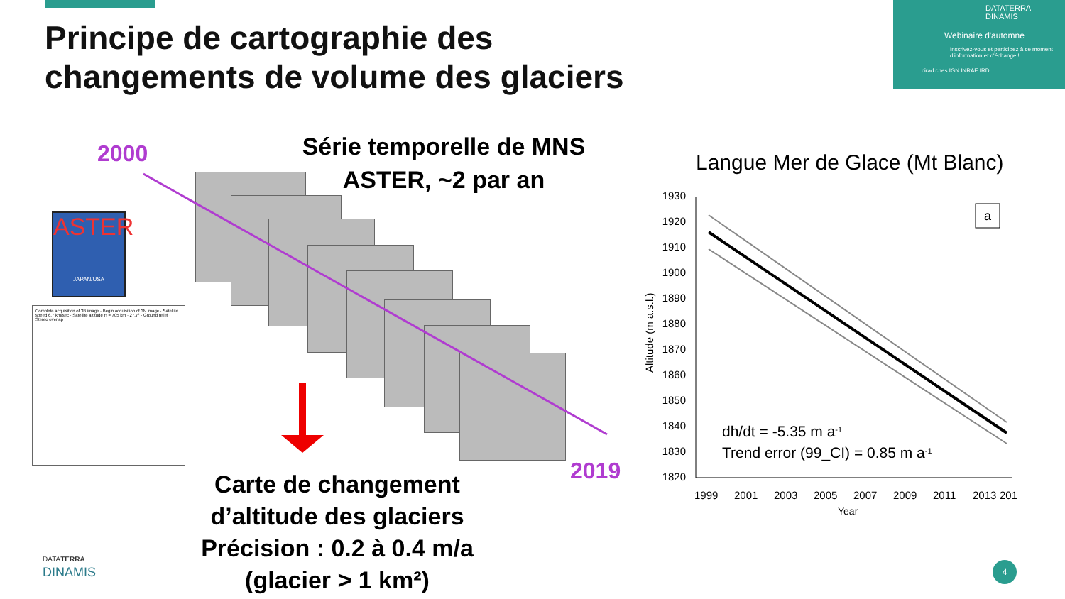Principe de cartographie des
changements de volume des glaciers
DATATERRA
DINAMIS
Webinaire d'automne
Inscrivez-vous et participez à ce moment d'information et d'échange !
cirad cnes IGN INRAE IRD
2000
2019
Série temporelle de MNS
ASTER, ~2 par an
ASTER
JAPAN/USA
Complete acquisition of 3B image · Begin acquisition of 3N image · Satellite speed 6.7 km/sec · Satellite altitude H = 705 km · 27.7° · Ground relief · Stereo overlap
Carte de changement
d’altitude des glaciers
Précision : 0.2 à 0.4 m/a
(glacier > 1 km²)
Langue Mer de Glace (Mt Blanc)
1930
1920
1910
1900
1890
1880
1870
1860
1850
1840
1830
1820
1999
2001
2003
2005
2007
2009
2011
2013
201
Year
Altitude (m a.s.l.)
a
dh/dt = -5.35 m a-1
Trend error (99_CI) = 0.85 m a-1
DATATERRA
DINAMIS
4